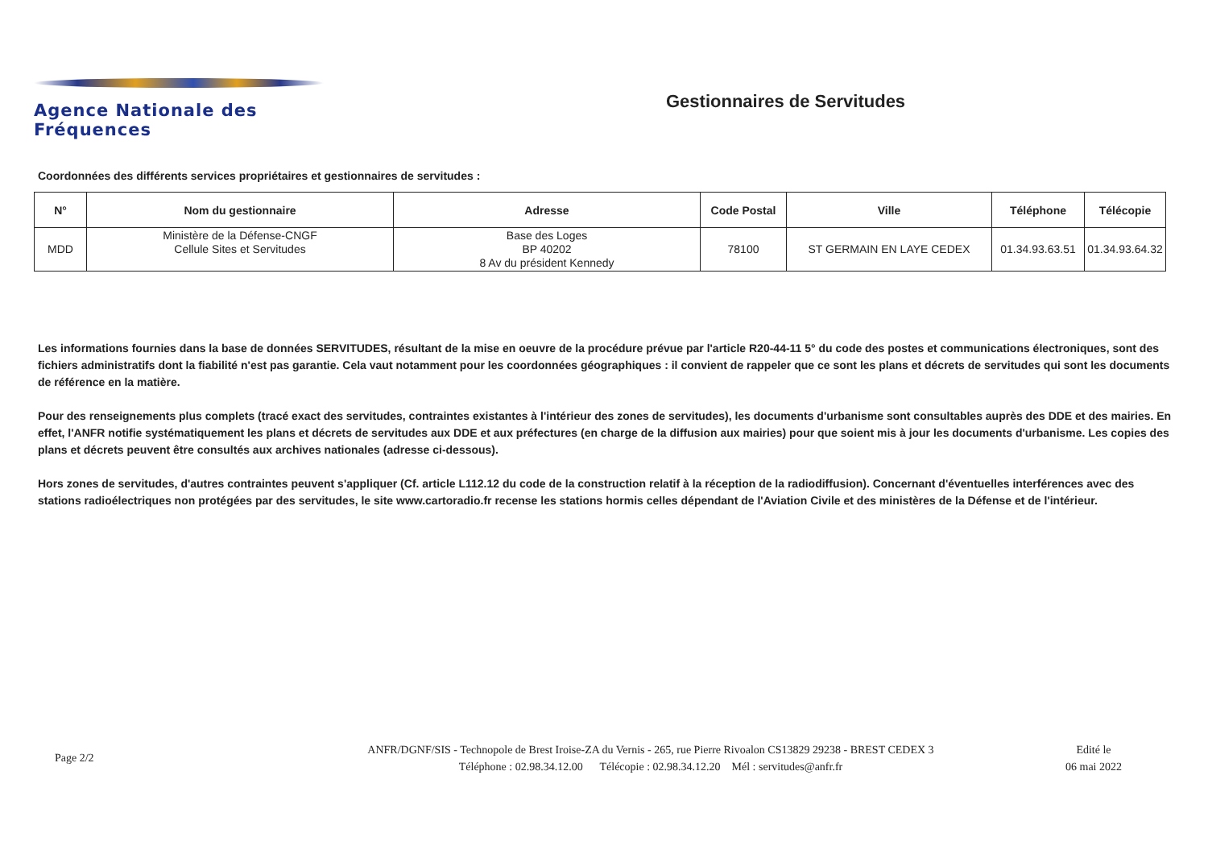Agence Nationale des Fréquences Gestionnaires de Servitudes
Coordonnées des différents services propriétaires et gestionnaires de servitudes :
| N° | Nom du gestionnaire | Adresse | Code Postal | Ville | Téléphone | Télécopie |
| --- | --- | --- | --- | --- | --- | --- |
| MDD | Ministère de la Défense-CNGF Cellule Sites et Servitudes | Base des Loges BP 40202 8 Av du président Kennedy | 78100 | ST GERMAIN EN LAYE CEDEX | 01.34.93.63.51 | 01.34.93.64.32 |
Les informations fournies dans la base de données SERVITUDES, résultant de la mise en oeuvre de la procédure prévue par l'article R20-44-11 5° du code des postes et communications électroniques, sont des fichiers administratifs dont la fiabilité n'est pas garantie. Cela vaut notamment pour les coordonnées géographiques : il convient de rappeler que ce sont les plans et décrets de servitudes qui sont les documents de référence en la matière.
Pour des renseignements plus complets (tracé exact des servitudes, contraintes existantes à l'intérieur des zones de servitudes), les documents d'urbanisme sont consultables auprès des DDE et des mairies. En effet, l'ANFR notifie systématiquement les plans et décrets de servitudes aux DDE et aux préfectures (en charge de la diffusion aux mairies) pour que soient mis à jour les documents d'urbanisme. Les copies des plans et décrets peuvent être consultés aux archives nationales (adresse ci-dessous).
Hors zones de servitudes, d'autres contraintes peuvent s'appliquer (Cf. article L112.12 du code de la construction relatif à la réception de la radiodiffusion). Concernant d'éventuelles interférences avec des stations radioélectriques non protégées par des servitudes, le site www.cartoradio.fr recense les stations hormis celles dépendant de l'Aviation Civile et des ministères de la Défense et de l'intérieur.
Page 2/2
ANFR/DGNF/SIS - Technopole de Brest Iroise-ZA du Vernis - 265, rue Pierre Rivoalon CS13829 29238 - BREST CEDEX 3
Téléphone : 02.98.34.12.00 Télécopie : 02.98.34.12.20 Mél : servitudes@anfr.fr
Edité le
06 mai 2022